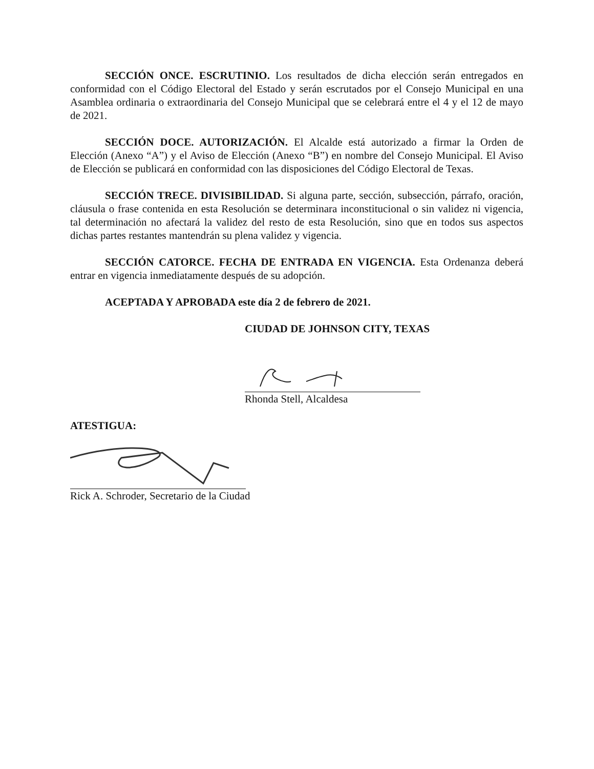SECCIÓN ONCE. ESCRUTINIO. Los resultados de dicha elección serán entregados en conformidad con el Código Electoral del Estado y serán escrutados por el Consejo Municipal en una Asamblea ordinaria o extraordinaria del Consejo Municipal que se celebrará entre el 4 y el 12 de mayo de 2021.
SECCIÓN DOCE. AUTORIZACIÓN. El Alcalde está autorizado a firmar la Orden de Elección (Anexo “A”) y el Aviso de Elección (Anexo “B”) en nombre del Consejo Municipal. El Aviso de Elección se publicará en conformidad con las disposiciones del Código Electoral de Texas.
SECCIÓN TRECE. DIVISIBILIDAD. Si alguna parte, sección, subsección, párrafo, oración, cláusula o frase contenida en esta Resolución se determinara inconstitucional o sin validez ni vigencia, tal determinación no afectará la validez del resto de esta Resolución, sino que en todos sus aspectos dichas partes restantes mantendrán su plena validez y vigencia.
SECCIÓN CATORCE. FECHA DE ENTRADA EN VIGENCIA. Esta Ordenanza deberá entrar en vigencia inmediatamente después de su adopción.
ACEPTADA Y APROBADA este día 2 de febrero de 2021.
CIUDAD DE JOHNSON CITY, TEXAS
Rhonda Stell, Alcaldesa
ATESTIGUA:
Rick A. Schroder, Secretario de la Ciudad